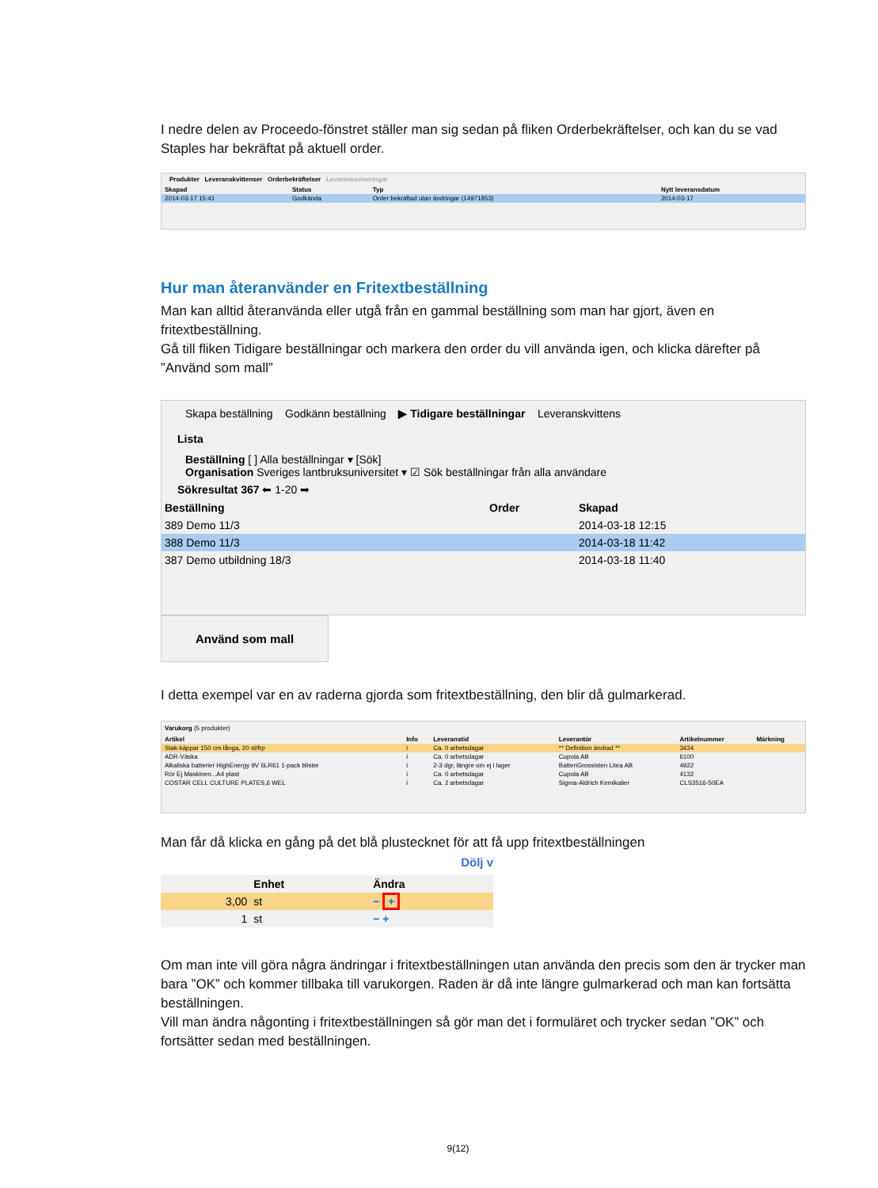I nedre delen av Proceedo-fönstret ställer man sig sedan på fliken Orderbekräftelser, och kan du se vad Staples har bekräftat på aktuell order.
Produkter Leveranskvittenser Orderbekräftelser Leveransaviseringar
| Skapad | Status | Typ | Nytt leveransdatum |
| --- | --- | --- | --- |
| 2014-03-17 15:41 | Godkända | Order bekräftad utan ändringar (14971853) | 2014-03-17 |
Hur man återanvänder en Fritextbeställning
Man kan alltid återanvända eller utgå från en gammal beställning som man har gjort, även en fritextbeställning.
Gå till fliken Tidigare beställningar och markera den order du vill använda igen, och klicka därefter på ”Använd som mall”
Skapa beställning Godkänn beställning ▶ Tidigare beställningar Leveranskvittens
Lista
Beställning [ ] Alla beställningar ▾ [Sök]
Organisation Sveriges lantbruksuniversitet ▾ ☑ Sök beställningar från alla användare
Sökresultat 367 ⬅ 1-20 ➡
| Beställning | Order | Skapad |
| --- | --- | --- |
| 389 Demo 11/3 | | 2014-03-18 12:15 |
| 388 Demo 11/3 | | 2014-03-18 11:42 |
| 387 Demo utbildning 18/3 | | 2014-03-18 11:40 |
Använd som mall
I detta exempel var en av raderna gjorda som fritextbeställning, den blir då gulmarkerad.
Varukorg (5 produkter)
| Artikel | Info | Leveranstid | Leverantör | Artikelnummer | Märkning |
| --- | --- | --- | --- | --- | --- |
| Stak-käppar 150 cm långa, 20 st/frp | i | Ca. 0 arbetsdagar | ** Definition ändrad ** | 3434 | |
| ADR-Väska | i | Ca. 0 arbetsdagar | Cupola AB | 6100 | |
| Alkaliska batterier HighEnergy 9V 6LR61 1-pack blister | i | 2-3 dgr, längre om ej i lager | BatteriGrossisten Litea AB | 4922 | |
| Rör Ej Maskinen...A4 plast | i | Ca. 0 arbetsdagar | Cupola AB | 4132 | |
| COSTAR CELL CULTURE PLATES,6 WEL | i | Ca. 2 arbetsdagar | Sigma-Aldrich Kemikalier | CLS3516-50EA | |
Man får då klicka en gång på det blå plustecknet för att få upp fritextbeställningen
Dölj v
| | Enhet | Ändra |
| --- | --- | --- |
| 3,00 | st | − + |
| 1 | st | − + |
Om man inte vill göra några ändringar i fritextbeställningen utan använda den precis som den är trycker man bara ”OK” och kommer tillbaka till varukorgen. Raden är då inte längre gulmarkerad och man kan fortsätta beställningen.
Vill man ändra någonting i fritextbeställningen så gör man det i formuläret och trycker sedan ”OK” och fortsätter sedan med beställningen.
9(12)